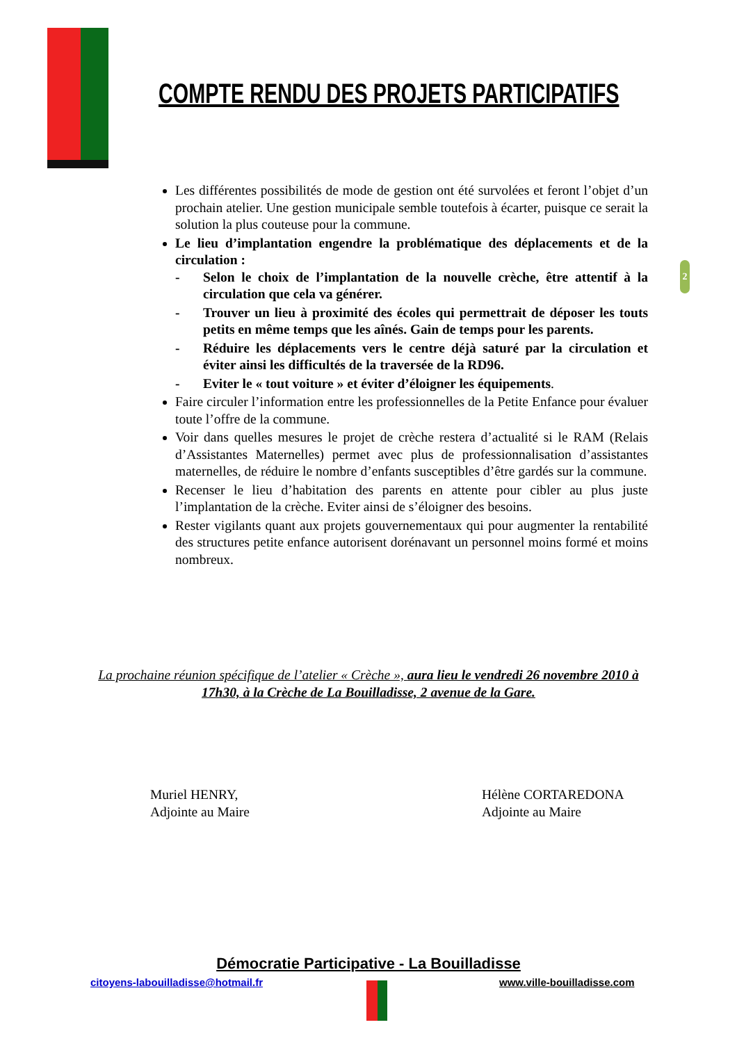COMPTE RENDU DES PROJETS PARTICIPATIFS
Les différentes possibilités de mode de gestion ont été survolées et feront l’objet d’un prochain atelier. Une gestion municipale semble toutefois à écarter, puisque ce serait la solution la plus couteuse pour la commune.
Le lieu d’implantation engendre la problématique des déplacements et de la circulation :
- Selon le choix de l’implantation de la nouvelle crèche, être attentif à la circulation que cela va générer.
- Trouver un lieu à proximité des écoles qui permettrait de déposer les touts petits en même temps que les aînés. Gain de temps pour les parents.
- Réduire les déplacements vers le centre déjà saturé par la circulation et éviter ainsi les difficultés de la traversée de la RD96.
- Eviter le « tout voiture » et éviter d’éloigner les équipements.
Faire circuler l’information entre les professionnelles de la Petite Enfance pour évaluer toute l’offre de la commune.
Voir dans quelles mesures le projet de crèche restera d’actualité si le RAM (Relais d’Assistantes Maternelles) permet avec plus de professionnalisation d’assistantes maternelles, de réduire le nombre d’enfants susceptibles d’être gardés sur la commune.
Recenser le lieu d’habitation des parents en attente pour cibler au plus juste l’implantation de la crèche. Eviter ainsi de s’éloigner des besoins.
Rester vigilants quant aux projets gouvernementaux qui pour augmenter la rentabilité des structures petite enfance autorisent dorénavant un personnel moins formé et moins nombreux.
2
La prochaine réunion spécifique de l’atelier « Crèche », aura lieu le vendredi 26 novembre 2010 à 17h30, à la Crèche de La Bouilladisse, 2 avenue de la Gare.
Muriel HENRY,
Adjointe au Maire
Hélène CORTAREDONA
Adjointe au Maire
Démocratie Participative - La Bouilladisse
citoyens-labouilladisse@hotmail.fr
www.ville-bouilladisse.com